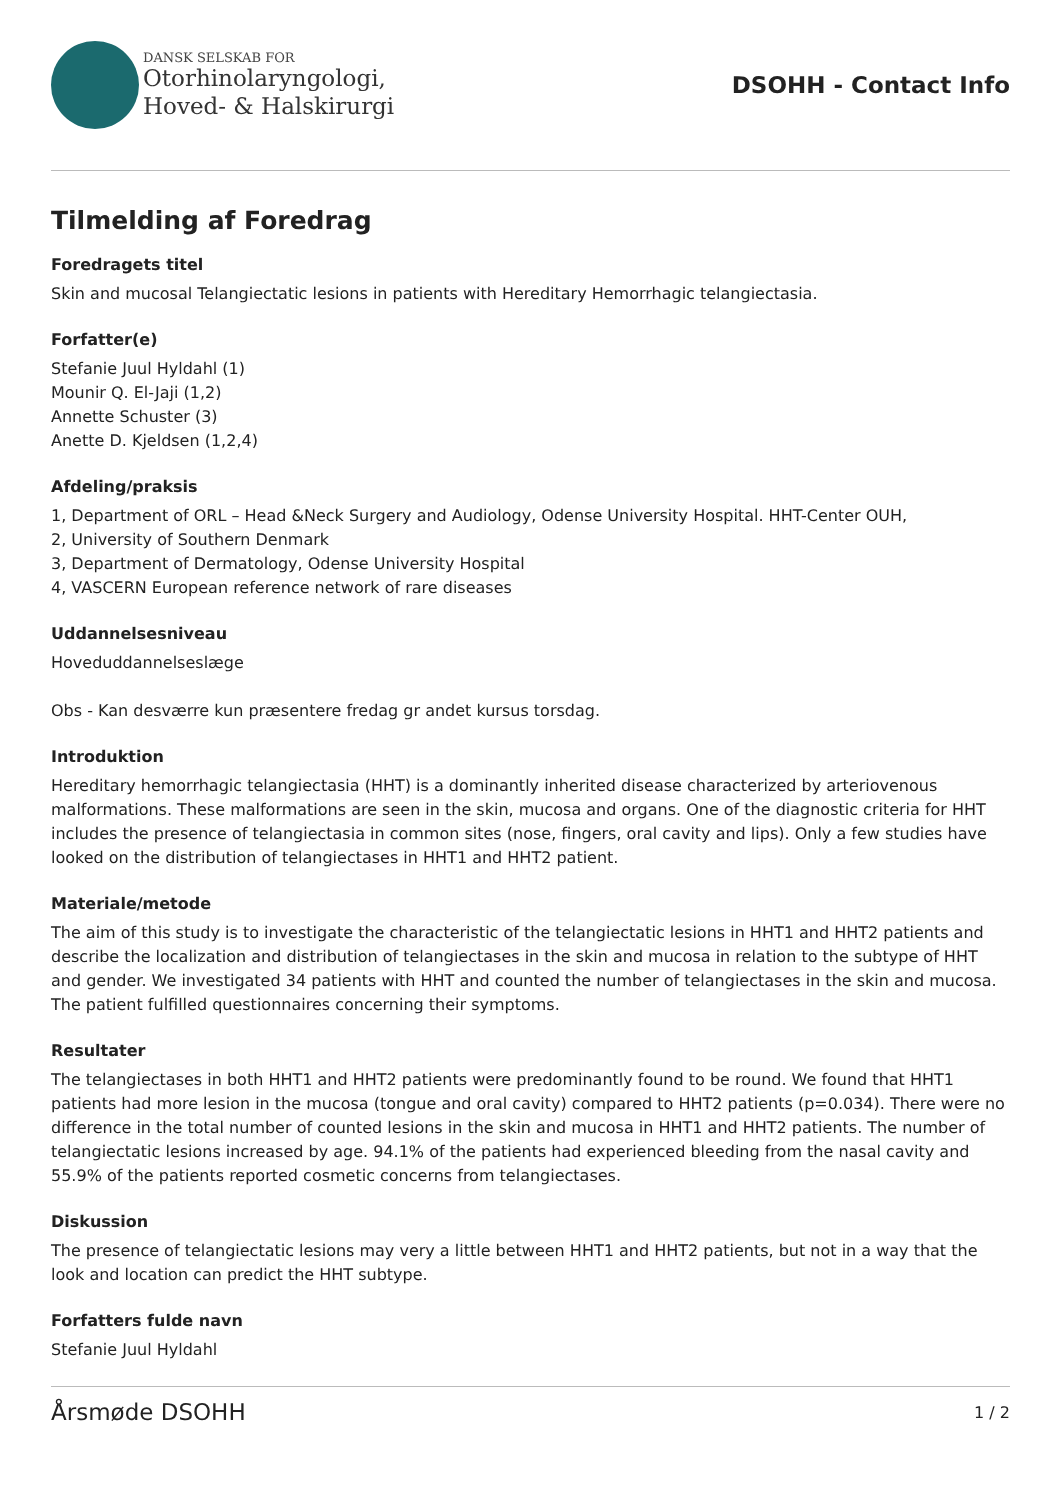DANSK SELSKAB FOR
Otorhinolaryngologi,
Hoved- & Halskirurgi
DSOHH - Contact Info
Tilmelding af Foredrag
Foredragets titel
Skin and mucosal Telangiectatic lesions in patients with Hereditary Hemorrhagic telangiectasia.
Forfatter(e)
Stefanie Juul Hyldahl (1)
Mounir Q. El-Jaji (1,2)
Annette Schuster (3)
Anette D. Kjeldsen (1,2,4)
Afdeling/praksis
1, Department of ORL – Head &Neck Surgery and Audiology, Odense University Hospital. HHT-Center OUH,
2, University of Southern Denmark
3, Department of Dermatology, Odense University Hospital
4, VASCERN European reference network of rare diseases
Uddannelsesniveau
Hoveduddannelseslæge
Obs - Kan desværre kun præsentere fredag gr andet kursus torsdag.
Introduktion
Hereditary hemorrhagic telangiectasia (HHT) is a dominantly inherited disease characterized by arteriovenous malformations. These malformations are seen in the skin, mucosa and organs. One of the diagnostic criteria for HHT includes the presence of telangiectasia in common sites (nose, fingers, oral cavity and lips). Only a few studies have looked on the distribution of telangiectases in HHT1 and HHT2 patient.
Materiale/metode
The aim of this study is to investigate the characteristic of the telangiectatic lesions in HHT1 and HHT2 patients and describe the localization and distribution of telangiectases in the skin and mucosa in relation to the subtype of HHT and gender. We investigated 34 patients with HHT and counted the number of telangiectases in the skin and mucosa. The patient fulfilled questionnaires concerning their symptoms.
Resultater
The telangiectases in both HHT1 and HHT2 patients were predominantly found to be round. We found that HHT1 patients had more lesion in the mucosa (tongue and oral cavity) compared to HHT2 patients (p=0.034). There were no difference in the total number of counted lesions in the skin and mucosa in HHT1 and HHT2 patients. The number of telangiectatic lesions increased by age. 94.1% of the patients had experienced bleeding from the nasal cavity and 55.9% of the patients reported cosmetic concerns from telangiectases.
Diskussion
The presence of telangiectatic lesions may very a little between HHT1 and HHT2 patients, but not in a way that the look and location can predict the HHT subtype.
Forfatters fulde navn
Stefanie Juul Hyldahl
Årsmøde DSOHH 1 / 2